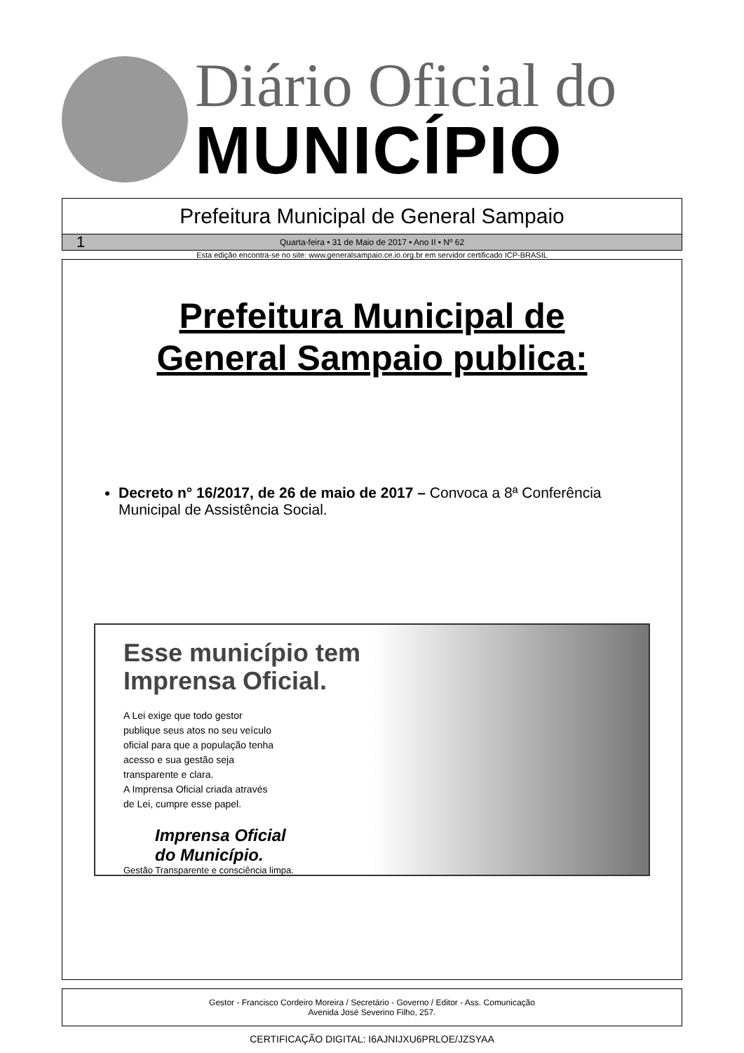Diário Oficial do
MUNICÍPIO
Prefeitura Municipal de General Sampaio
1 Quarta-feira • 31 de Maio de 2017 • Ano II • Nº 62
Esta edição encontra-se no site: www.generalsampaio.ce.io.org.br em servidor certificado ICP-BRASIL
Prefeitura Municipal de
General Sampaio publica:
Decreto n° 16/2017, de 26 de maio de 2017 – Convoca a 8ª Conferência Municipal de Assistência Social.
Esse município tem
Imprensa Oficial.
A Lei exige que todo gestor
publique seus atos no seu veículo
oficial para que a população tenha
acesso e sua gestão seja
transparente e clara.
A Imprensa Oficial criada através
de Lei, cumpre esse papel.
Imprensa Oficial
do Município.
Gestão Transparente e consciência limpa.
Gestor - Francisco Cordeiro Moreira / Secretário - Governo / Editor - Ass. Comunicação
Avenida José Severino Filho, 257.
CERTIFICAÇÃO DIGITAL: I6AJNIJXU6PRLOE/JZSYAA